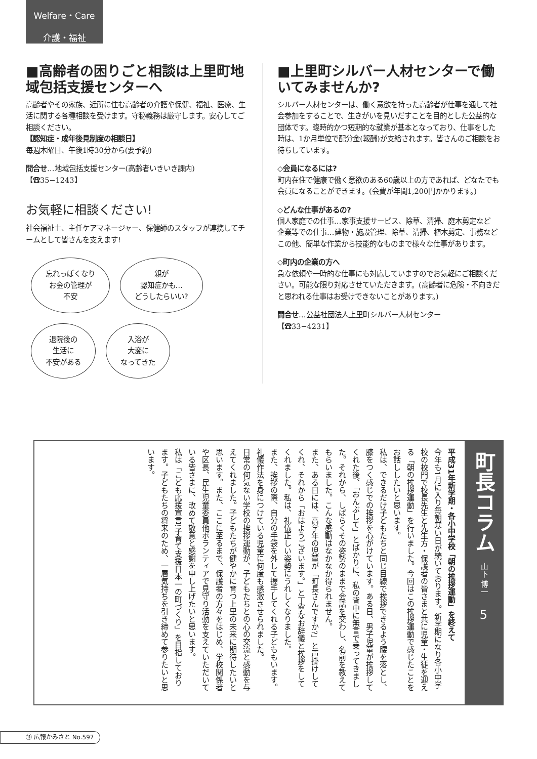Welfare・Care
介護・福祉
■高齢者の困りごと相談は上里町地域包括支援センターへ
高齢者やその家族、近所に住む高齢者の介護や保健、福祉、医療、生活に関する各種相談を受けます。守秘義務は厳守します。安心してご相談ください。
【認知症・成年後見制度の相談日】
毎週木曜日、午後1時30分から(要予約)
問合せ…地域包括支援センター(高齢者いきいき課内)
【☎35−1243】
お気軽に相談ください!
社会福祉士、主任ケアマネージャー、保健師のスタッフが連携してチームとして皆さんを支えます!
忘れっぽくなり
お金の管理が
不安 親が
認知症かも…
どうしたらいい? 退院後の
生活に
不安がある 入浴が
大変に
なってきた
■上里町シルバー人材センターで働いてみませんか?
シルバー人材センターは、働く意欲を持った高齢者が仕事を通して社会参加をすることで、生きがいを見いだすことを目的とした公益的な団体です。臨時的かつ短期的な就業が基本となっており、仕事をした時は、1か月単位で配分金(報酬)が支給されます。皆さんのご相談をお待ちしています。
◇会員になるには?
町内在住で健康で働く意欲のある60歳以上の方であれば、どなたでも会員になることができます。(会費が年間1,200円かかります。)
◇どんな仕事があるの?
個人家庭での仕事…家事支援サービス、除草、清掃、庭木剪定など
企業等での仕事…建物・施設管理、除草、清掃、植木剪定、事務など
この他、簡単な作業から技能的なものまで様々な仕事があります。
◇町内の企業の方へ
急な依頼や一時的な仕事にも対応していますのでお気軽にご相談ください。可能な限り対応させていただきます。(高齢者に危険・不向きだと思われる仕事はお受けできないことがあります。)
問合せ…公益社団法人上里町シルバー人材センター
【☎33−4231】
町長コラム
山下 博一
5
平成31年新学期・各小中学校「朝の挨拶運動」を終えて
今年も1月に入り毎朝寒い日が続いております。新学期になり各小中学校の校門で校長先生と先生方・保護者の皆さまと共に児童・生徒を迎える「朝の挨拶運動」を行いました。今回はこの挨拶運動で感じたことをお話ししたいと思います。
私は、できるだけ子どもたちと同じ目線で挨拶できるよう腰を落とし、膝をつく感じでの挨拶を心がけています。ある日、男子児童が挨拶してくれた後、「おんぶして」とばかりに、私の背中に無言で乗ってきました。それから、しばらくその姿勢のままで会話を交わし、名前を教えてもらいました。こんな感動はなかなか得られません。
また、ある日には、高学年の児童が「町長さんですか?」と声掛けしてくれ、それから「おはようございます。」と丁寧なお辞儀と挨拶をしてくれました。私は、礼儀正しい姿勢にうれしくなりました。
また、挨拶の際、自分の手袋を外して握手してくれる子どももいます。礼儀作法を身につけている児童に何度も感激させられました。
日常の何気ない学校の挨拶運動が、子どもたちとの心の交流と感動を与えてくれました。子どもたちが健やかに育つ上里の未来に期待したいと思います。また、ここに至るまで、保護者の方々をはじめ、学校関係者や区長、民生児童委員他ボランティアで見守り活動を支えていただいている皆さまに、改めて敬意と感謝を申し上げたいと思います。
私は「こども応援宣言!子育て支援日本一の町づくり」を目指しております。子どもたちの将来のため、一層気持ちを引き締めて参りたいと思います。
⑪ 広報かみさと No.597